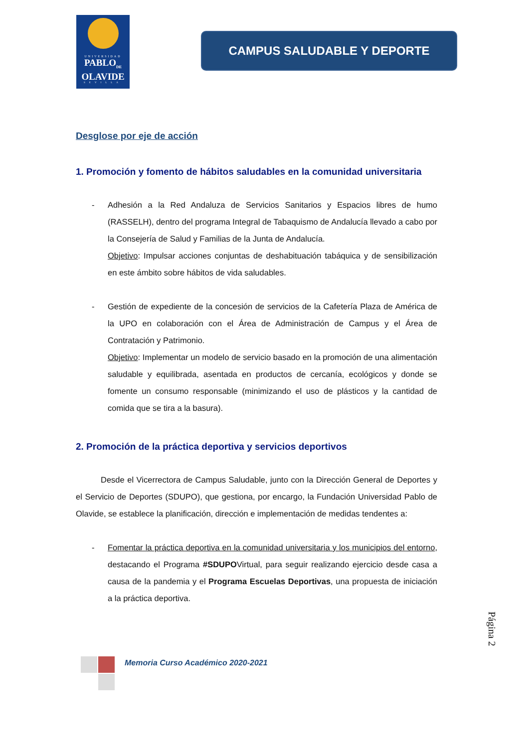UNIVERSIDAD
PABLO<sub>DE</sub>
OLAVIDE
SEVILLA
CAMPUS SALUDABLE Y DEPORTE
Desglose por eje de acción
1. Promoción y fomento de hábitos saludables en la comunidad universitaria
- Adhesión a la Red Andaluza de Servicios Sanitarios y Espacios libres de humo (RASSELH), dentro del programa Integral de Tabaquismo de Andalucía llevado a cabo por la Consejería de Salud y Familias de la Junta de Andalucía.
Objetivo: Impulsar acciones conjuntas de deshabituación tabáquica y de sensibilización en este ámbito sobre hábitos de vida saludables.
- Gestión de expediente de la concesión de servicios de la Cafetería Plaza de América de la UPO en colaboración con el Área de Administración de Campus y el Área de Contratación y Patrimonio.
Objetivo: Implementar un modelo de servicio basado en la promoción de una alimentación saludable y equilibrada, asentada en productos de cercanía, ecológicos y donde se fomente un consumo responsable (minimizando el uso de plásticos y la cantidad de comida que se tira a la basura).
2. Promoción de la práctica deportiva y servicios deportivos
Desde el Vicerrectora de Campus Saludable, junto con la Dirección General de Deportes y el Servicio de Deportes (SDUPO), que gestiona, por encargo, la Fundación Universidad Pablo de Olavide, se establece la planificación, dirección e implementación de medidas tendentes a:
- Fomentar la práctica deportiva en la comunidad universitaria y los municipios del entorno, destacando el Programa #SDUPOVirtual, para seguir realizando ejercicio desde casa a causa de la pandemia y el Programa Escuelas Deportivas, una propuesta de iniciación a la práctica deportiva.
Página 2
Memoria Curso Académico 2020-2021